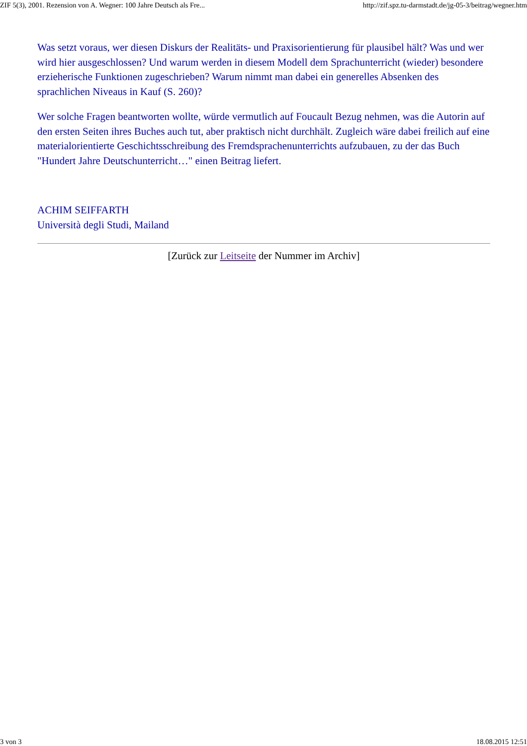ZIF 5(3), 2001. Rezension von A. Wegner: 100 Jahre Deutsch als Fre... http://zif.spz.tu-darmstadt.de/jg-05-3/beitrag/wegner.htm
Was setzt voraus, wer diesen Diskurs der Realitäts- und Praxisorientierung für plausibel hält? Was und wer wird hier ausgeschlossen? Und warum werden in diesem Modell dem Sprachunterricht (wieder) besondere erzieherische Funktionen zugeschrieben? Warum nimmt man dabei ein generelles Absenken des sprachlichen Niveaus in Kauf (S. 260)?
Wer solche Fragen beantworten wollte, würde vermutlich auf Foucault Bezug nehmen, was die Autorin auf den ersten Seiten ihres Buches auch tut, aber praktisch nicht durchhält. Zugleich wäre dabei freilich auf eine materialorientierte Geschichtsschreibung des Fremdsprachenunterrichts aufzubauen, zu der das Buch "Hundert Jahre Deutschunterricht…" einen Beitrag liefert.
ACHIM SEIFFARTH
Università degli Studi, Mailand
[Zurück zur Leitseite der Nummer im Archiv]
3 von 3 18.08.2015 12:51